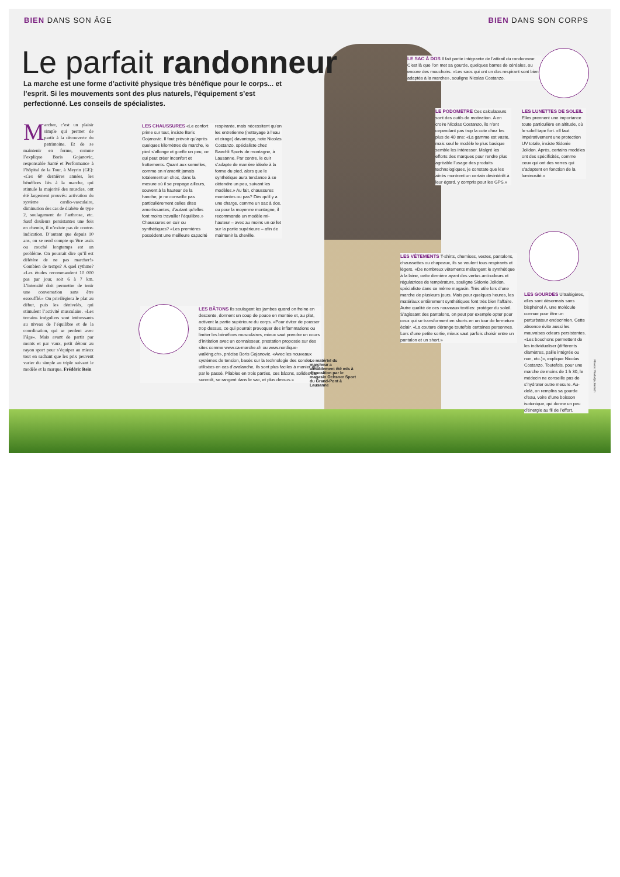BIEN DANS SON ÂGE BIEN DANS SON CORPS
Le parfait randonneur
La marche est une forme d’activité physique très bénéfique pour le corps... et l’esprit. Si les mouvements sont des plus naturels, l’équipement s’est perfectionné. Les conseils de spécialistes.
Marcher, c’est un plaisir simple qui permet de partir à la découverte du patrimoine. Et de se maintenir en forme, comme l’explique Boris Gojanovic, responsable Santé et Performance à l’hôpital de la Tour, à Meyrin (GE): «Ces 60 dernières années, les bénéfices liés à la marche, qui stimule la majorité des muscles, ont été largement prouvés: activation du système cardio-vasculaire, diminution des cas de diabète de type 2, soulagement de l’arthrose, etc. Sauf douleurs persistantes une fois en chemin, il n’existe pas de contre-indication. D’autant que depuis 10 ans, on se rend compte qu’être assis ou couché longtemps est un problème. On pourrait dire qu’il est délétère de ne pas marcher!» Combien de temps? A quel rythme? «Les études recommandent 10 000 pas par jour, soit 6 à 7 km. L’intensité doit permettre de tenir une conversation sans être essoufflé.» On privilégiera le plat au début, puis les dénivelés, qui stimulent l’activité musculaire. «Les terrains irréguliers sont intéressants au niveau de l’équilibre et de la coordination, qui se perdent avec l’âge». Mais avant de partir par monts et par vaux, petit détour au rayon sport pour s’équiper au mieux tout en sachant que les prix peuvent varier du simple au triple suivant le modèle et la marque. Frédéric Rein
LES CHAUSSURES «Le confort prime sur tout, insiste Boris Gojanovic. Il faut prévoir qu’après quelques kilomètres de marche, le pied s’allonge et gonfle un peu, ce qui peut créer inconfort et frottements. Quant aux semelles, comme on n’amortit jamais totalement un choc, dans la mesure où il se propage ailleurs, souvent à la hauteur de la hanche, je ne conseille pas particulièrement celles dites amortissantes, d’autant qu’elles font moins travailler l’équilibre.» Chaussures en cuir ou synthétiques? «Les premières possèdent une meilleure capacité respirante, mais nécessitent qu’on les entretienne (nettoyage à l’eau et cirage) davantage, note Nicolas Costanzo, spécialiste chez Baechli Sports de montagne, à Lausanne. Par contre, le cuir s’adapte de manière idéale à la forme du pied, alors que le synthétique aura tendance à se détendre un peu, suivant les modèles.» Au fait, chaussures montantes ou pas? Dès qu’il y a une charge, comme un sac à dos, ou pour la moyenne montagne, il recommande un modèle mi-hauteur – avec au moins un œillet sur la partie supérieure – afin de maintenir la cheville.
LES BÂTONS Ils soulagent les jambes quand on freine en descente, donnent un coup de pouce en montée et, au plat, activent la partie supérieure du corps. «Pour éviter de pousser trop dessus, ce qui pourrait provoquer des inflammations ou limiter les bénéfices musculaires, mieux vaut prendre un cours d’initiation avec un connaisseur, prestation proposée sur des sites comme www.ca-marche.ch ou www.nordique-walking.ch», précise Boris Gojanovic. «Avec les nouveaux systèmes de tension, basés sur la technologie des sondes utilisées en cas d’avalanche, ils sont plus faciles à manier que par le passé. Pliables en trois parties, ces bâtons, solides de surcroît, se rangent dans le sac, et plus dessus.»
Le matériel du marcheur a aimablement été mis à disposition par le magasin Ochsner Sport du Grand-Pont à Lausanne
LE SAC À DOS Il fait partie intégrante de l’attirail du randonneur. C’est là que l’on met sa gourde, quelques barres de céréales, ou encore des mouchoirs. «Les sacs qui ont un dos respirant sont bien adaptés à la marche», souligne Nicolas Costanzo.
LE PODOMÈTRE Ces calculateurs sont des outils de motivation. A en croire Nicolas Costanzo, ils n’ont cependant pas trop la cote chez les plus de 40 ans: «La gamme est vaste, mais seul le modèle le plus basique semble les intéresser. Malgré les efforts des marques pour rendre plus agréable l’usage des produits technologiques, je constate que les aînés montrent un certain désintérêt à leur égard, y compris pour les GPS.»
LES LUNETTES DE SOLEIL Elles prennent une importance toute particulière en altitude, où le soleil tape fort. «Il faut impérativement une protection UV totale, insiste Sidonie Jolidon. Après, certains modèles ont des spécificités, comme ceux qui ont des verres qui s’adaptent en fonction de la luminosité.»
LES VÊTEMENTS T-shirts, chemises, vestes, pantalons, chaussettes ou chapeaux, ils se veulent tous respirants et légers. «De nombreux vêtements mélangent le synthétique à la laine, cette dernière ayant des vertus anti-odeurs et régulatrices de température, souligne Sidonie Jolidon, spécialiste dans ce même magasin. Très utile lors d’une marche de plusieurs jours. Mais pour quelques heures, les matériaux entièrement synthétiques font très bien l’affaire. Autre qualité de ces nouveaux textiles: protéger du soleil. S’agissant des pantalons, on peut par exemple opter pour ceux qui se transforment en shorts en un tour de fermeture éclair. «La couture dérange toutefois certaines personnes. Lors d’une petite sortie, mieux vaut parfois choisir entre un pantalon et un short.»
LES GOURDES Ultralégères, elles sont désormais sans bisphénol A, une molécule connue pour être un perturbateur endocrinien. Cette absence évite aussi les mauvaises odeurs persistantes. «Les bouchons permettent de les individualiser (différents diamètres, paille intégrée ou non, etc.)», explique Nicolas Costanzo. Toutefois, pour une marche de moins de 1 h 30, le médecin ne conseille pas de s’hydrater outre mesure. Au-delà, on remplira sa gourde d’eau, voire d’une boisson isotonique, qui donne un peu d’énergie au fil de l’effort.
Photos: Wollodja Jentsch